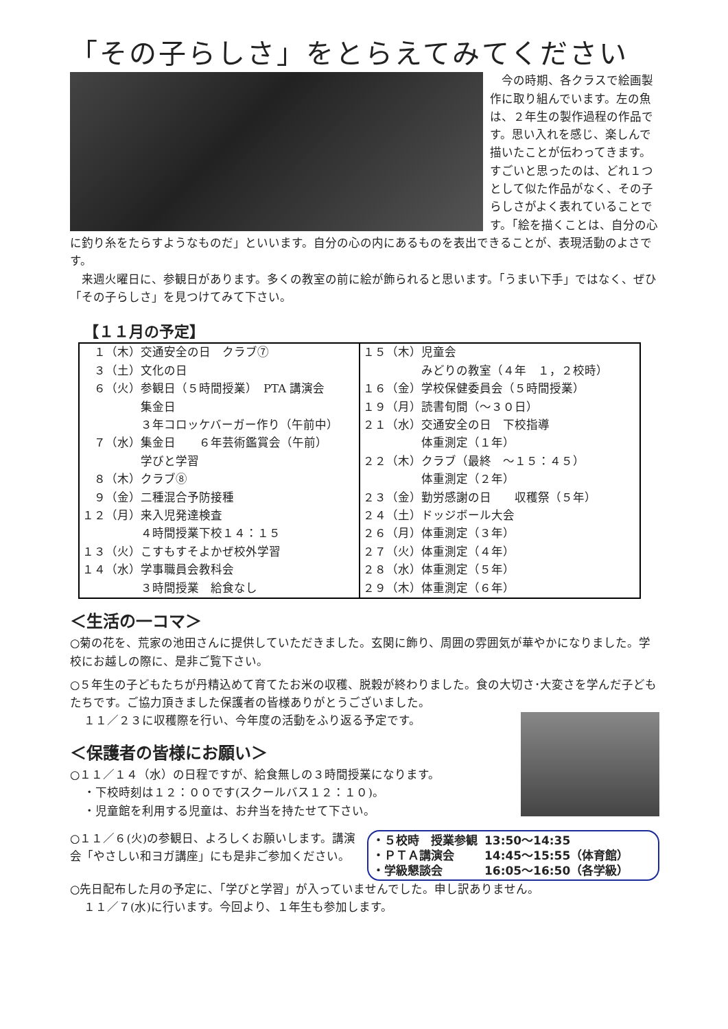「その子らしさ」をとらえてみてください
　今の時期、各クラスで絵画製作に取り組んでいます。左の魚は、２年生の製作過程の作品です。思い入れを感じ、楽しんで描いたことが伝わってきます。すごいと思ったのは、どれ１つとして似た作品がなく、その子らしさがよく表れていることです。「絵を描くことは、自分の心に釣り糸をたらすようなものだ」といいます。自分の心の内にあるものを表出できることが、表現活動のよさです。
　来週火曜日に、参観日があります。多くの教室の前に絵が飾られると思います。「うまい下手」ではなく、ぜひ「その子らしさ」を見つけてみて下さい。
【１１月の予定】
| １（木）交通安全の日 クラブ⑦ ３（土）文化の日 ６（火）参観日（５時間授業） PTA 講演会 集金日 ３年コロッケバーガー作り（午前中） ７（水）集金日 ６年芸術鑑賞会（午前） 学びと学習 ８（木）クラブ⑧ ９（金）二種混合予防接種 １２（月）来入児発達検査 ４時間授業下校１４：１５ １３（火）こすもすそよかぜ校外学習 １４（水）学事職員会教科会 ３時間授業 給食なし | １５（木）児童会 みどりの教室（４年 １，２校時） １６（金）学校保健委員会（５時間授業） １９（月）読書旬間（～３０日） ２１（水）交通安全の日 下校指導 体重測定（１年） ２２（木）クラブ（最終 ～１５：４５） 体重測定（２年） ２３（金）勤労感謝の日 収穫祭（５年） ２４（土）ドッジボール大会 ２６（月）体重測定（３年） ２７（火）体重測定（４年） ２８（水）体重測定（５年） ２９（木）体重測定（６年） |
＜生活の一コマ＞
○菊の花を、荒家の池田さんに提供していただきました。玄関に飾り、周囲の雰囲気が華やかになりました。学校にお越しの際に、是非ご覧下さい。
○５年生の子どもたちが丹精込めて育てたお米の収穫、脱穀が終わりました。食の大切さ･大変さを学んだ子どもたちです。ご協力頂きました保護者の皆様ありがとうございました。
１１／２３に収穫際を行い、今年度の活動をふり返る予定です。
＜保護者の皆様にお願い＞
○１１／１４（水）の日程ですが、給食無しの３時間授業になります。
・下校時刻は１２：００です(スクールバス１２：１０)。
・児童館を利用する児童は、お弁当を持たせて下さい。
| ・５校時 授業参観 | 13:50～14:35 |
| ・ＰＴＡ講演会 | 14:45～15:55（体育館） |
| ・学級懇談会 | 16:05～16:50（各学級） |
○１１／６(火)の参観日、よろしくお願いします。講演会「やさしい和ヨガ講座」にも是非ご参加ください。
○先日配布した月の予定に、「学びと学習」が入っていませんでした。申し訳ありません。
１１／７(水)に行います。今回より、１年生も参加します。